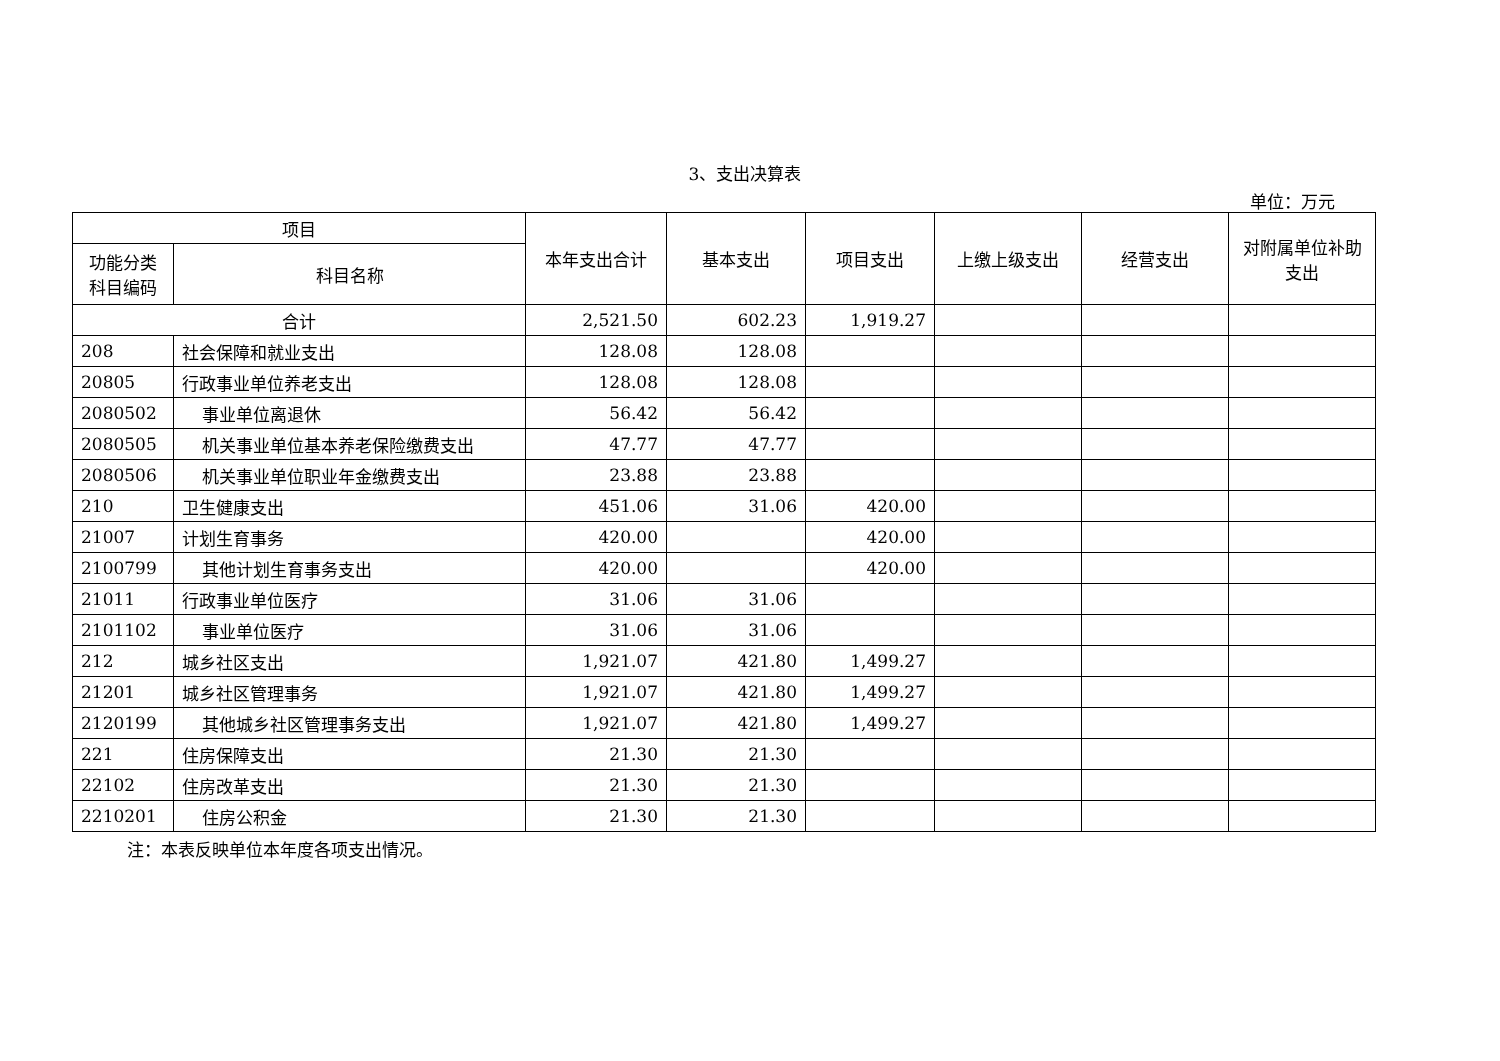3、支出决算表
单位：万元
| 项目 | | 本年支出合计 | 基本支出 | 项目支出 | 上缴上级支出 | 经营支出 | 对附属单位补助支出 |
| --- | --- | --- | --- | --- | --- | --- | --- |
| 功能分类科目编码 | 科目名称 | | | | | | |
| 合计 | | 2,521.50 | 602.23 | 1,919.27 | | | |
| 208 | 社会保障和就业支出 | 128.08 | 128.08 | | | | |
| 20805 | 行政事业单位养老支出 | 128.08 | 128.08 | | | | |
| 2080502 | 事业单位离退休 | 56.42 | 56.42 | | | | |
| 2080505 | 机关事业单位基本养老保险缴费支出 | 47.77 | 47.77 | | | | |
| 2080506 | 机关事业单位职业年金缴费支出 | 23.88 | 23.88 | | | | |
| 210 | 卫生健康支出 | 451.06 | 31.06 | 420.00 | | | |
| 21007 | 计划生育事务 | 420.00 | | 420.00 | | | |
| 2100799 | 其他计划生育事务支出 | 420.00 | | 420.00 | | | |
| 21011 | 行政事业单位医疗 | 31.06 | 31.06 | | | | |
| 2101102 | 事业单位医疗 | 31.06 | 31.06 | | | | |
| 212 | 城乡社区支出 | 1,921.07 | 421.80 | 1,499.27 | | | |
| 21201 | 城乡社区管理事务 | 1,921.07 | 421.80 | 1,499.27 | | | |
| 2120199 | 其他城乡社区管理事务支出 | 1,921.07 | 421.80 | 1,499.27 | | | |
| 221 | 住房保障支出 | 21.30 | 21.30 | | | | |
| 22102 | 住房改革支出 | 21.30 | 21.30 | | | | |
| 2210201 | 住房公积金 | 21.30 | 21.30 | | | | |
注：本表反映单位本年度各项支出情况。